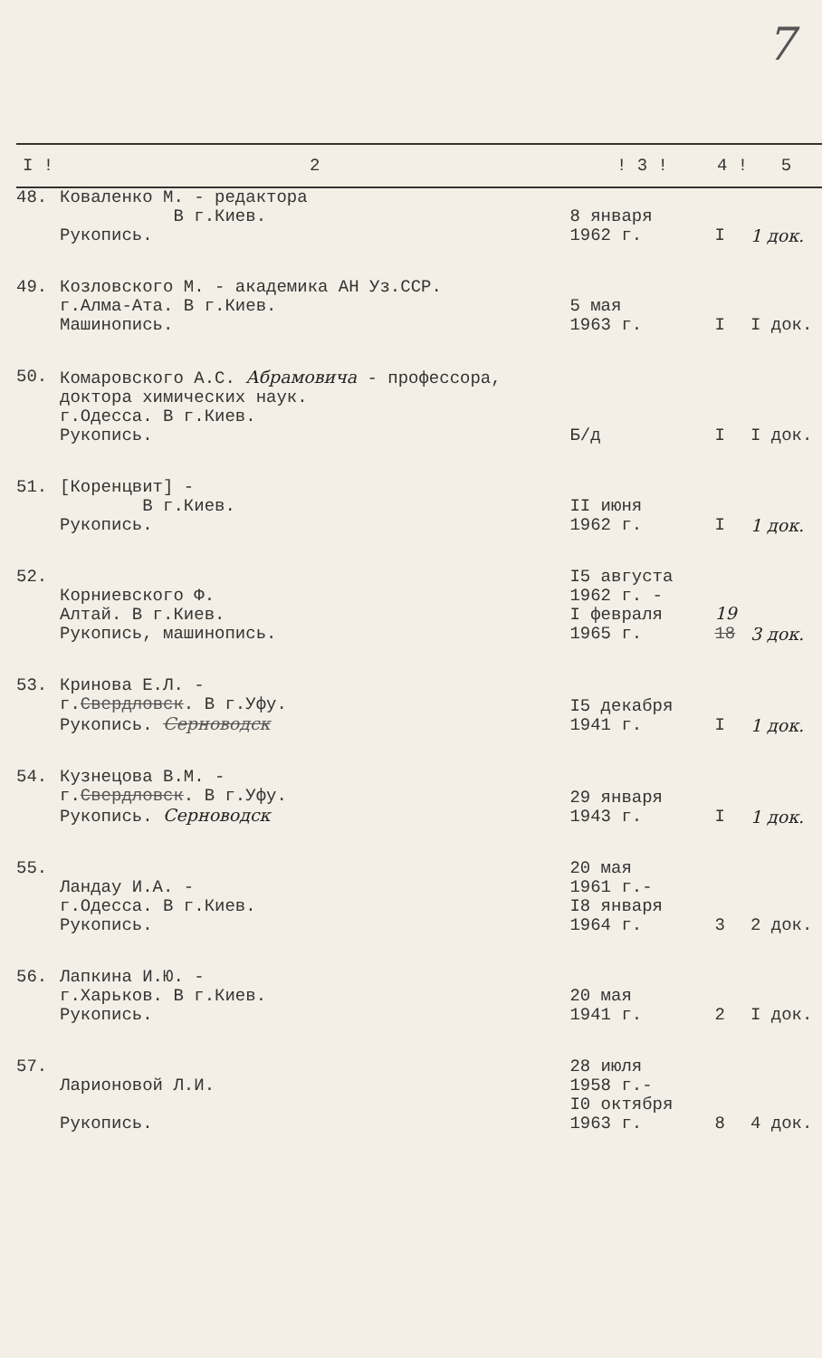7
| I ! | 2 | ! 3 ! | 4 ! | 5 |
| --- | --- | --- | --- | --- |
| 48. | Коваленко М. - редактора В г.Киев. Рукопись. | 8 января 1962 г. | I | 1 док. |
| 49. | Козловского М. - академика АН Уз.ССР. г.Алма-Ата. В г.Киев. Машинопись. | 5 мая 1963 г. | I | I док. |
| 50. | Комаровского А.С. Абрамовича - профессора, доктора химических наук. г.Одесса. В г.Киев. Рукопись. | Б/д | I | I док. |
| 51. | [Коренцвит] - В г.Киев. Рукопись. | II июня 1962 г. | I | 1 док. |
| 52. | Корниевского Ф. Алтай. В г.Киев. Рукопись, машинопись. | I5 августа 1962 г. - I февраля 1965 г. | 19 18 | 3 док. |
| 53. | Кринова Е.Л. - г. Свердловск . В г.Уфу. Рукопись. Серноводск | I5 декабря 1941 г. | I | 1 док. |
| 54. | Кузнецова В.М. - г. Свердловск . В г.Уфу. Рукопись. Серноводск | 29 января 1943 г. | I | 1 док. |
| 55. | Ландау И.А. - г.Одесса. В г.Киев. Рукопись. | 20 мая 1961 г.- I8 января 1964 г. | 3 | 2 док. |
| 56. | Лапкина И.Ю. - г.Харьков. В г.Киев. Рукопись. | 20 мая 1941 г. | 2 | I док. |
| 57. | Ларионовой Л.И. Рукопись. | 28 июля 1958 г.- I0 октября 1963 г. | 8 | 4 док. |